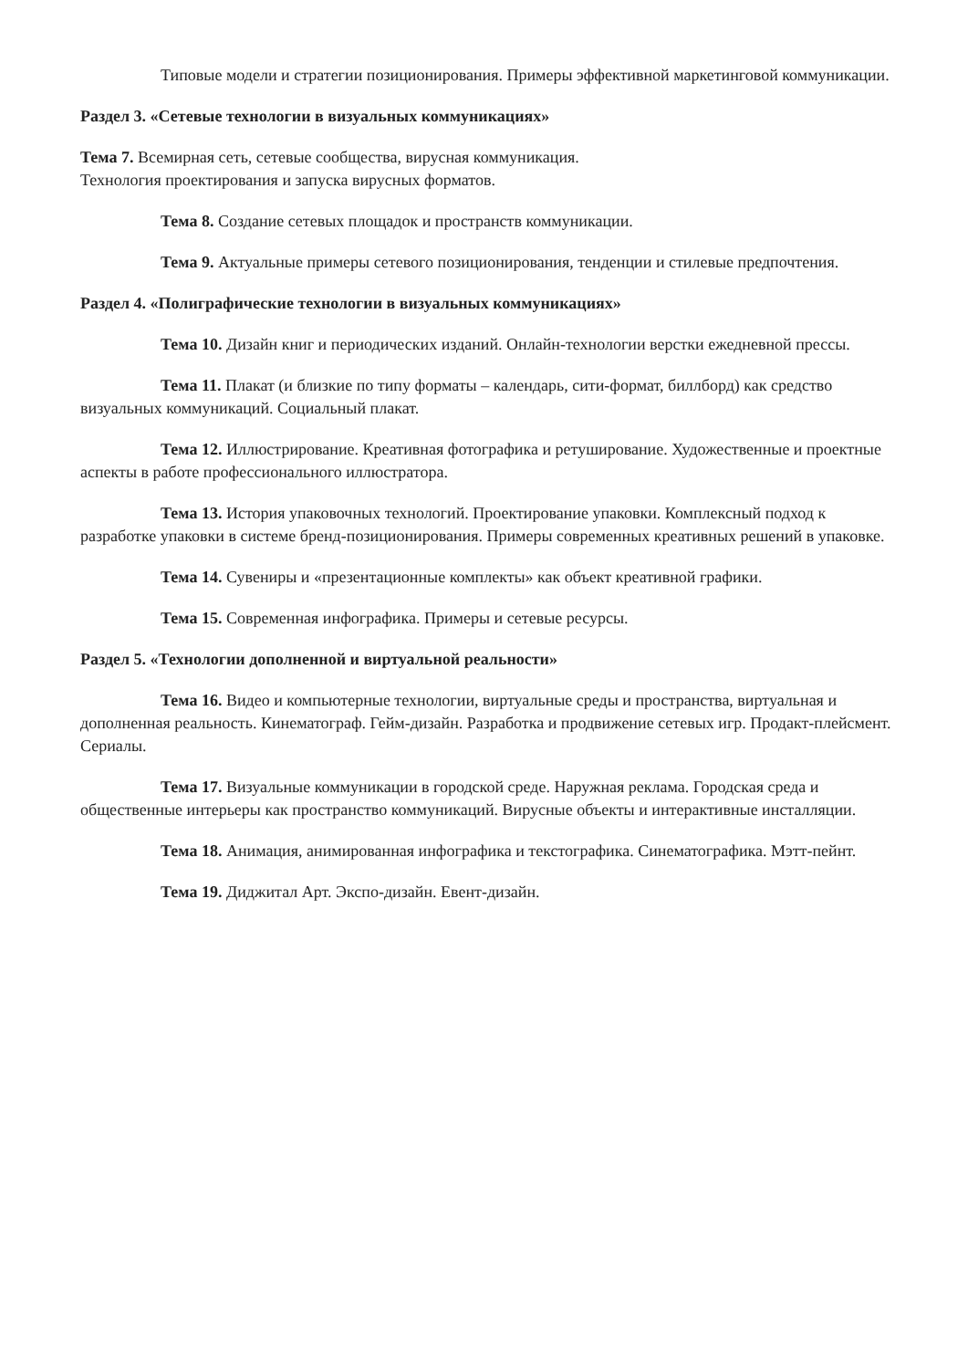Типовые модели и стратегии позиционирования. Примеры эффективной маркетинговой коммуникации.
Раздел 3. «Сетевые технологии в визуальных коммуникациях»
Тема 7. Всемирная сеть, сетевые сообщества, вирусная коммуникация.
Технология проектирования и запуска вирусных форматов.
Тема 8. Создание сетевых площадок и пространств коммуникации.
Тема 9. Актуальные примеры сетевого позиционирования, тенденции и стилевые предпочтения.
Раздел 4. «Полиграфические технологии в визуальных коммуникациях»
Тема 10. Дизайн книг и периодических изданий. Онлайн-технологии верстки ежедневной прессы.
Тема 11. Плакат (и близкие по типу форматы – календарь, сити-формат, биллборд) как средство визуальных коммуникаций. Социальный плакат.
Тема 12. Иллюстрирование. Креативная фотографика и ретуширование. Художественные и проектные аспекты в работе профессионального иллюстратора.
Тема 13. История упаковочных технологий. Проектирование упаковки. Комплексный подход к разработке упаковки в системе бренд-позиционирования. Примеры современных креативных решений в упаковке.
Тема 14. Сувениры и «презентационные комплекты» как объект креативной графики.
Тема 15. Современная инфографика. Примеры и сетевые ресурсы.
Раздел 5. «Технологии дополненной и виртуальной реальности»
Тема 16. Видео и компьютерные технологии, виртуальные среды и пространства, виртуальная и дополненная реальность. Кинематограф. Гейм-дизайн. Разработка и продвижение сетевых игр. Продакт-плейсмент. Сериалы.
Тема 17. Визуальные коммуникации в городской среде. Наружная реклама. Городская среда и общественные интерьеры как пространство коммуникаций. Вирусные объекты и интерактивные инсталляции.
Тема 18. Анимация, анимированная инфографика и текстографика. Синематографика. Мэтт-пейнт.
Тема 19. Диджитал Арт. Экспо-дизайн. Евент-дизайн.